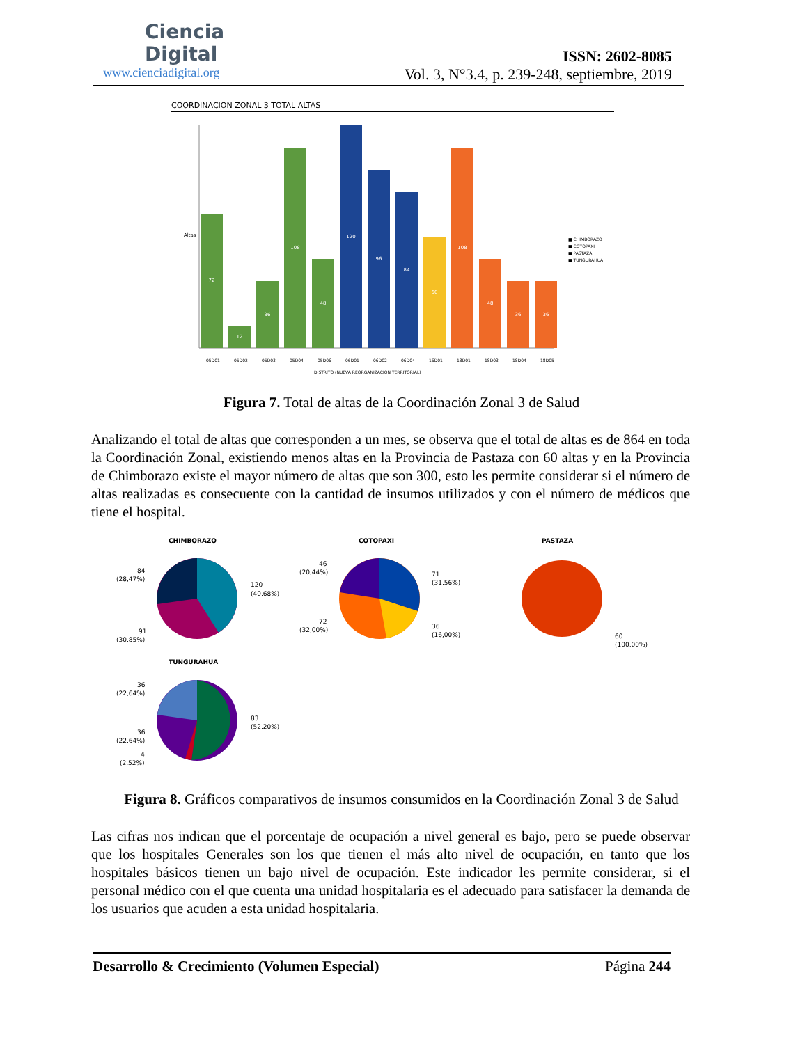Ciencia
Digital
www.cienciadigital.org
ISSN: 2602-8085
Vol. 3, N°3.4, p. 239-248, septiembre, 2019
COORDINACION ZONAL 3 TOTAL ALTAS
Altas
72
12
36
108
48
120
96
84
60
108
48
36
36
05D01
05D02
05D03
05D04
05D06
06D01
06D02
06D04
16D01
18D01
18D03
18D04
18D05
DISTRITO (NUEVA REORGANIZACION TERRITORIAL)
■ CHIMBORAZO
■ COTOPAXI
■ PASTAZA
■ TUNGURAHUA
Figura 7. Total de altas de la Coordinación Zonal 3 de Salud
Analizando el total de altas que corresponden a un mes, se observa que el total de altas es de 864 en toda la Coordinación Zonal, existiendo menos altas en la Provincia de Pastaza con 60 altas y en la Provincia de Chimborazo existe el mayor número de altas que son 300, esto les permite considerar si el número de altas realizadas es consecuente con la cantidad de insumos utilizados y con el número de médicos que tiene el hospital.
CHIMBORAZO
84
(28,47%)
120
(40,68%)
91
(30,85%)
COTOPAXI
46
(20,44%)
71
(31,56%)
72
(32,00%)
36
(16,00%)
PASTAZA
60
(100,00%)
TUNGURAHUA
36
(22,64%)
83
(52,20%)
36
(22,64%)
4
(2,52%)
Figura 8. Gráficos comparativos de insumos consumidos en la Coordinación Zonal 3 de Salud
Las cifras nos indican que el porcentaje de ocupación a nivel general es bajo, pero se puede observar que los hospitales Generales son los que tienen el más alto nivel de ocupación, en tanto que los hospitales básicos tienen un bajo nivel de ocupación. Este indicador les permite considerar, si el personal médico con el que cuenta una unidad hospitalaria es el adecuado para satisfacer la demanda de los usuarios que acuden a esta unidad hospitalaria.
Desarrollo & Crecimiento (Volumen Especial) Página 244